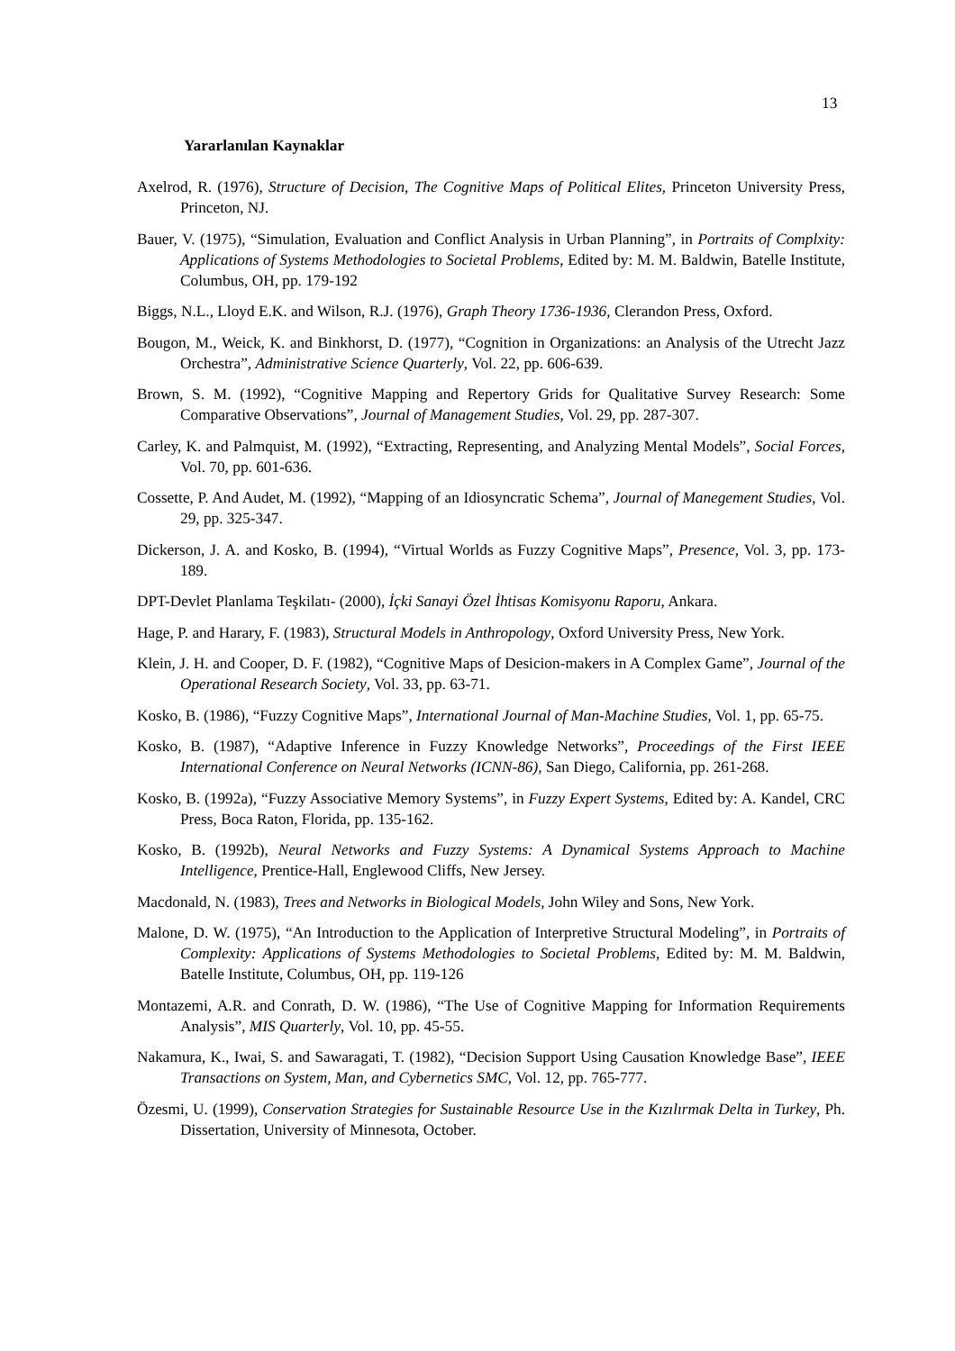13
Yararlanılan Kaynaklar
Axelrod, R. (1976), Structure of Decision, The Cognitive Maps of Political Elites, Princeton University Press, Princeton, NJ.
Bauer, V. (1975), “Simulation, Evaluation and Conflict Analysis in Urban Planning”, in Portraits of Complxity: Applications of Systems Methodologies to Societal Problems, Edited by: M. M. Baldwin, Batelle Institute, Columbus, OH, pp. 179-192
Biggs, N.L., Lloyd E.K. and Wilson, R.J. (1976), Graph Theory 1736-1936, Clerandon Press, Oxford.
Bougon, M., Weick, K. and Binkhorst, D. (1977), “Cognition in Organizations: an Analysis of the Utrecht Jazz Orchestra”, Administrative Science Quarterly, Vol. 22, pp. 606-639.
Brown, S. M. (1992), “Cognitive Mapping and Repertory Grids for Qualitative Survey Research: Some Comparative Observations”, Journal of Management Studies, Vol. 29, pp. 287-307.
Carley, K. and Palmquist, M. (1992), “Extracting, Representing, and Analyzing Mental Models”, Social Forces, Vol. 70, pp. 601-636.
Cossette, P. And Audet, M. (1992), “Mapping of an Idiosyncratic Schema”, Journal of Manegement Studies, Vol. 29, pp. 325-347.
Dickerson, J. A. and Kosko, B. (1994), “Virtual Worlds as Fuzzy Cognitive Maps”, Presence, Vol. 3, pp. 173-189.
DPT-Devlet Planlama Teşkilatı- (2000), İçki Sanayi Özel İhtisas Komisyonu Raporu, Ankara.
Hage, P. and Harary, F. (1983), Structural Models in Anthropology, Oxford University Press, New York.
Klein, J. H. and Cooper, D. F. (1982), “Cognitive Maps of Desicion-makers in A Complex Game”, Journal of the Operational Research Society, Vol. 33, pp. 63-71.
Kosko, B. (1986), “Fuzzy Cognitive Maps”, International Journal of Man-Machine Studies, Vol. 1, pp. 65-75.
Kosko, B. (1987), “Adaptive Inference in Fuzzy Knowledge Networks”, Proceedings of the First IEEE International Conference on Neural Networks (ICNN-86), San Diego, California, pp. 261-268.
Kosko, B. (1992a), “Fuzzy Associative Memory Systems”, in Fuzzy Expert Systems, Edited by: A. Kandel, CRC Press, Boca Raton, Florida, pp. 135-162.
Kosko, B. (1992b), Neural Networks and Fuzzy Systems: A Dynamical Systems Approach to Machine Intelligence, Prentice-Hall, Englewood Cliffs, New Jersey.
Macdonald, N. (1983), Trees and Networks in Biological Models, John Wiley and Sons, New York.
Malone, D. W. (1975), “An Introduction to the Application of Interpretive Structural Modeling”, in Portraits of Complexity: Applications of Systems Methodologies to Societal Problems, Edited by: M. M. Baldwin, Batelle Institute, Columbus, OH, pp. 119-126
Montazemi, A.R. and Conrath, D. W. (1986), “The Use of Cognitive Mapping for Information Requirements Analysis”, MIS Quarterly, Vol. 10, pp. 45-55.
Nakamura, K., Iwai, S. and Sawaragati, T. (1982), “Decision Support Using Causation Knowledge Base”, IEEE Transactions on System, Man, and Cybernetics SMC, Vol. 12, pp. 765-777.
Özesmi, U. (1999), Conservation Strategies for Sustainable Resource Use in the Kızılırmak Delta in Turkey, Ph. Dissertation, University of Minnesota, October.